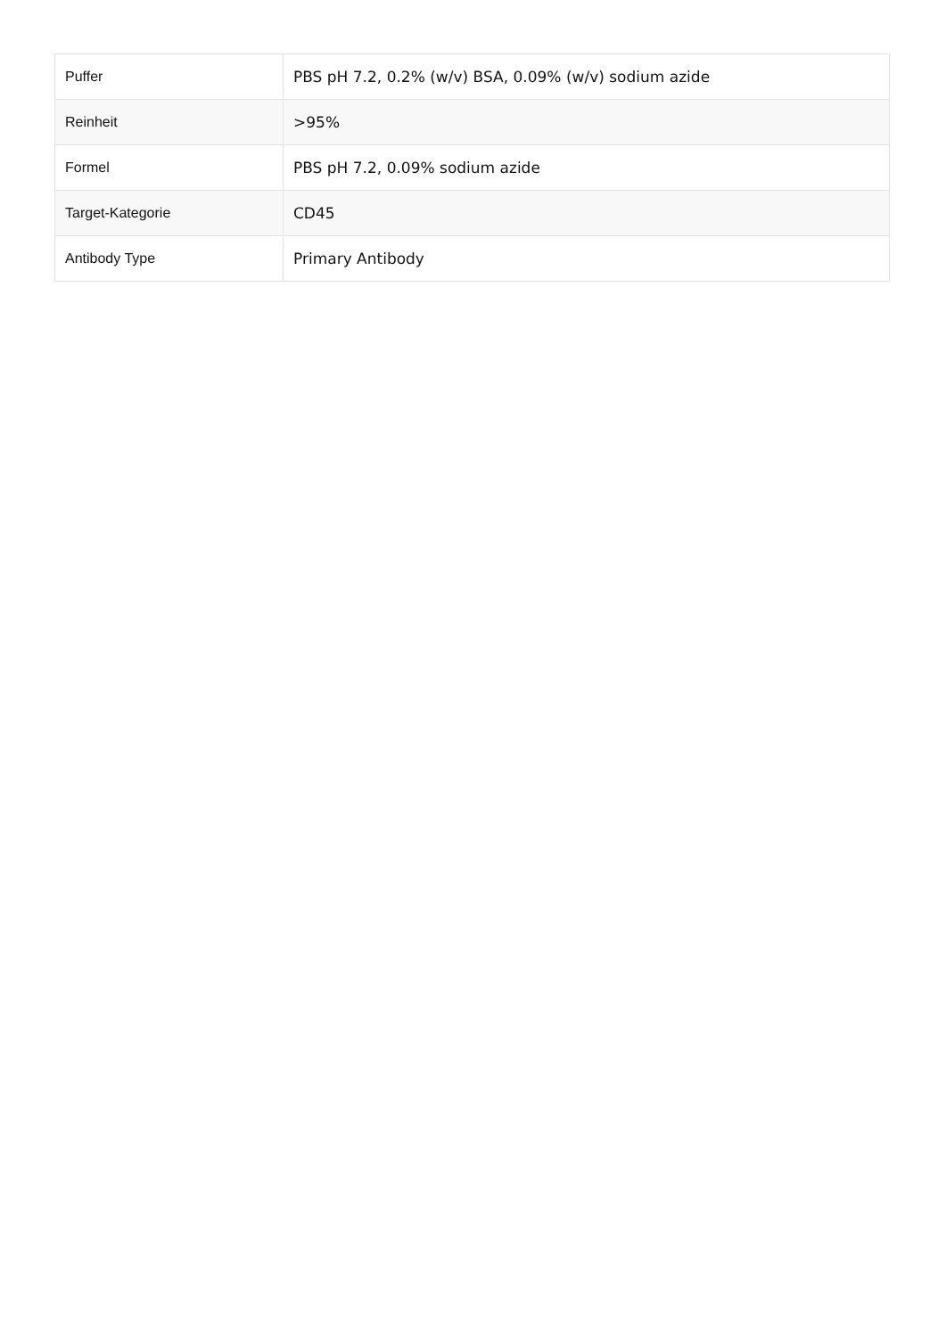| Puffer | PBS pH 7.2, 0.2% (w/v) BSA, 0.09% (w/v) sodium azide |
| Reinheit | >95% |
| Formel | PBS pH 7.2, 0.09% sodium azide |
| Target-Kategorie | CD45 |
| Antibody Type | Primary Antibody |